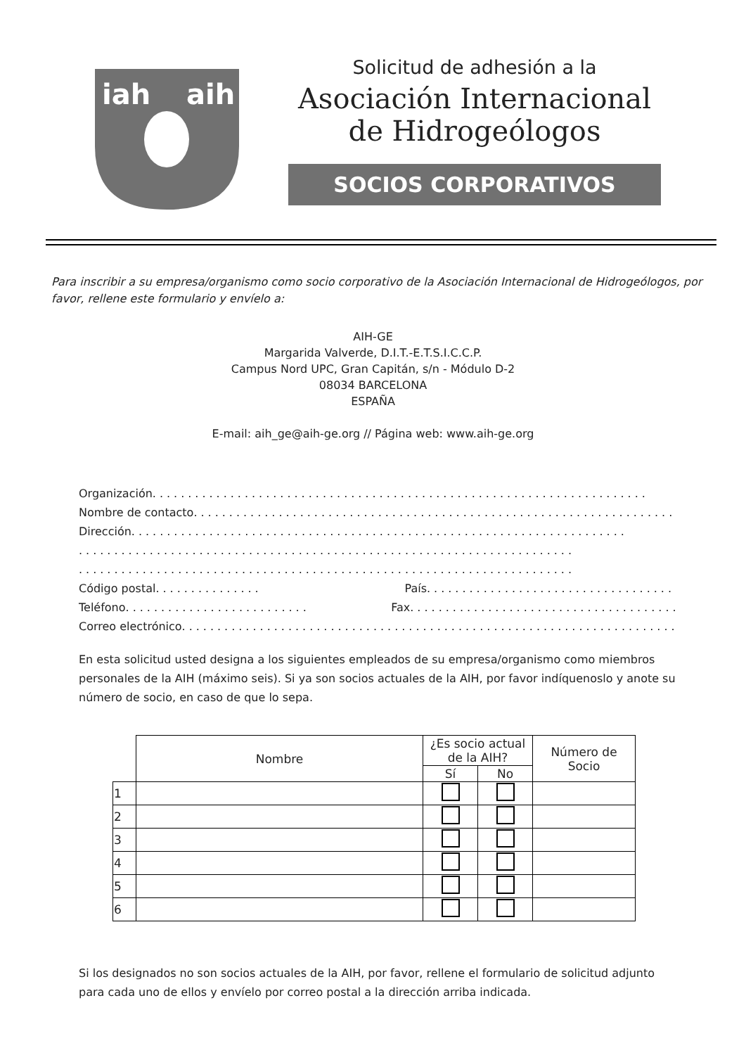iah
aih
Solicitud de adhesión a la
Asociación Internacional
de Hidrogeólogos
SOCIOS CORPORATIVOS
Para inscribir a su empresa/organismo como socio corporativo de la Asociación Internacional de Hidrogeólogos, por favor, rellene este formulario y envíelo a:
AIH-GE
Margarida Valverde, D.I.T.-E.T.S.I.C.C.P.
Campus Nord UPC, Gran Capitán, s/n - Módulo D-2
08034 BARCELONA
ESPAÑA
E-mail: aih_ge@aih-ge.org // Página web: www.aih-ge.org
Organización ......................................................................
Nombre de contacto ......................................................................
Dirección ......................................................................
......................................................................
......................................................................
Código postal ............... País .........................................................
Teléfono .......................... Fax ...............................................
Correo electrónico ......................................................................
En esta solicitud usted designa a los siguientes empleados de su empresa/organismo como miembros personales de la AIH (máximo seis). Si ya son socios actuales de la AIH, por favor indíquenoslo y anote su número de socio, en caso de que lo sepa.
| | Nombre | ¿Es socio actual de la AIH? | | Número de Socio |
| | | Sí | No | |
| 1 | | | | |
| 2 | | | | |
| 3 | | | | |
| 4 | | | | |
| 5 | | | | |
| 6 | | | | |
Si los designados no son socios actuales de la AIH, por favor, rellene el formulario de solicitud adjunto para cada uno de ellos y envíelo por correo postal a la dirección arriba indicada.